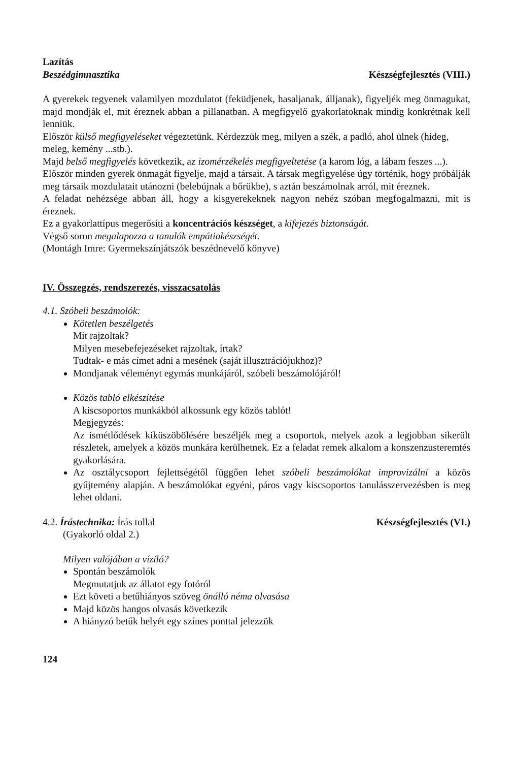Lazítás
Beszédgimnasztika Készségfejlesztés (VIII.)
A gyerekek tegyenek valamilyen mozdulatot (feküdjenek, hasaljanak, álljanak), figyeljék meg önmagukat, majd mondják el, mit éreznek abban a pillanatban. A megfigyelő gyakorlatoknak mindig konkrétnak kell lenniük.
Először külső megfigyeléseket végeztetünk. Kérdezzük meg, milyen a szék, a padló, ahol ülnek (hideg, meleg, kemény ...stb.).
Majd belső megfigyelés következik, az izomérzékelés megfigyeltetése (a karom lóg, a lábam feszes ...).
Először minden gyerek önmagát figyelje, majd a társait. A társak megfigyelése úgy történik, hogy próbálják meg társaik mozdulatait utánozni (belebújnak a bőrükbe), s aztán beszámolnak arról, mit éreznek.
A feladat nehézsége abban áll, hogy a kisgyerekeknek nagyon nehéz szóban megfogalmazni, mit is éreznek.
Ez a gyakorlattípus megerősíti a koncentrációs készséget, a kifejezés biztonságát.
Végső soron megalapozza a tanulók empátiakészségét.
(Montágh Imre: Gyermekszínjátszók beszédnevelő könyve)
IV. Összegzés, rendszerezés, visszacsatolás
4.1. Szóbeli beszámolók:
Kötetlen beszélgetés
Mit rajzoltak?
Milyen mesebefejezéseket rajzoltak, írtak?
Tudtak- e más címet adni a mesének (saját illusztrációjukhoz)?
Mondjanak véleményt egymás munkájáról, szóbeli beszámolójáról!
Közös tabló elkészítése
A kiscsoportos munkákból alkossunk egy közös tablót!
Megjegyzés:
Az ismétlődések kiküszöbölésére beszéljék meg a csoportok, melyek azok a legjobban sikerült részletek, amelyek a közös munkára kerülhetnek. Ez a feladat remek alkalom a konszenzusteremtés gyakorlására.
Az osztálycsoport fejlettségétől függően lehet szóbeli beszámolókat improvizálni a közös gyűjtemény alapján. A beszámolókat egyéni, páros vagy kiscsoportos tanulásszervezésben is meg lehet oldani.
4.2. Írástechnika: Írás tollal Készségfejlesztés (VI.)
(Gyakorló oldal 2.)
Milyen valójában a víziló?
Spontán beszámolók
Megmutatjuk az állatot egy fotóról
Ezt követi a betűhiányos szöveg önálló néma olvasása
Majd közös hangos olvasás következik
A hiányzó betűk helyét egy színes ponttal jelezzük
124